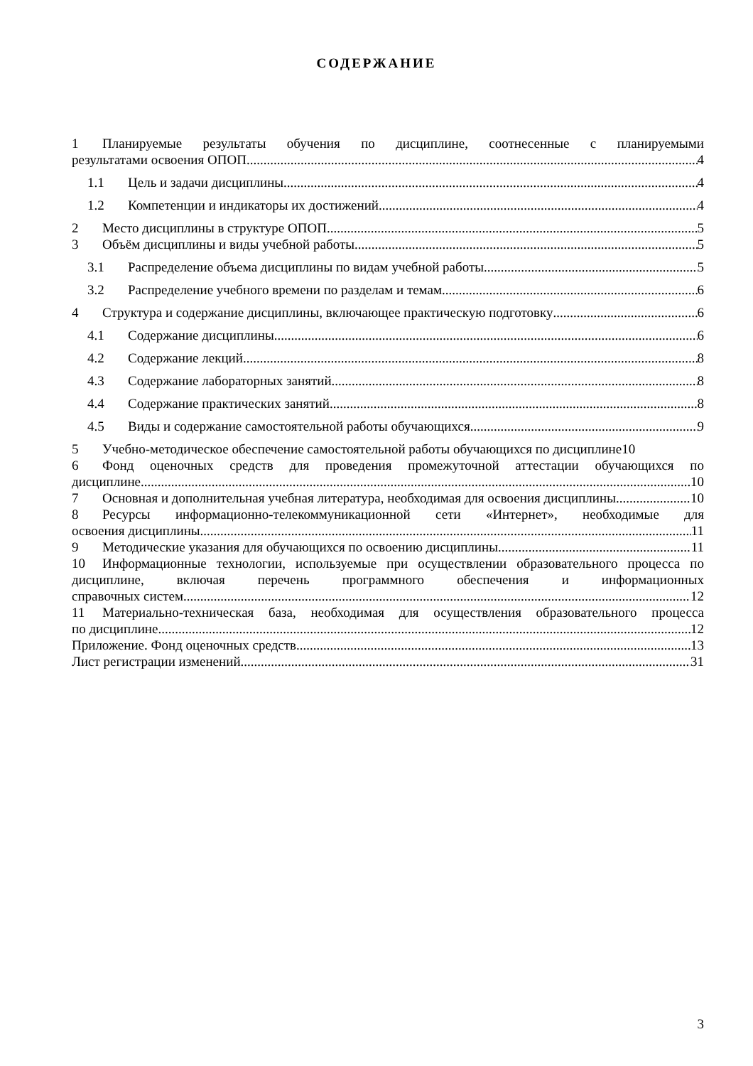СОДЕРЖАНИЕ
1 Планируемые результаты обучения по дисциплине, соотнесенные с планируемыми
результатами освоения ОПОП 4
1.1 Цель и задачи дисциплины 4
1.2 Компетенции и индикаторы их достижений 4
2 Место дисциплины в структуре ОПОП 5
3 Объём дисциплины и виды учебной работы 5
3.1 Распределение объема дисциплины по видам учебной работы 5
3.2 Распределение учебного времени по разделам и темам 6
4 Структура и содержание дисциплины, включающее практическую подготовку 6
4.1 Содержание дисциплины 6
4.2 Содержание лекций 8
4.3 Содержание лабораторных занятий 8
4.4 Содержание практических занятий 8
4.5 Виды и содержание самостоятельной работы обучающихся 9
5 Учебно-методическое обеспечение самостоятельной работы обучающихся по дисциплине10
6 Фонд оценочных средств для проведения промежуточной аттестации обучающихся по
дисциплине 10
7 Основная и дополнительная учебная литература, необходимая для освоения дисциплины 10
8 Ресурсы информационно-телекоммуникационной сети «Интернет», необходимые для
освоения дисциплины 11
9 Методические указания для обучающихся по освоению дисциплины 11
10 Информационные технологии, используемые при осуществлении образовательного процесса по дисциплине, включая перечень программного обеспечения и информационных
справочных систем 12
11 Материально-техническая база, необходимая для осуществления образовательного процесса
по дисциплине 12
Приложение. Фонд оценочных средств 13
Лист регистрации изменений 31
3